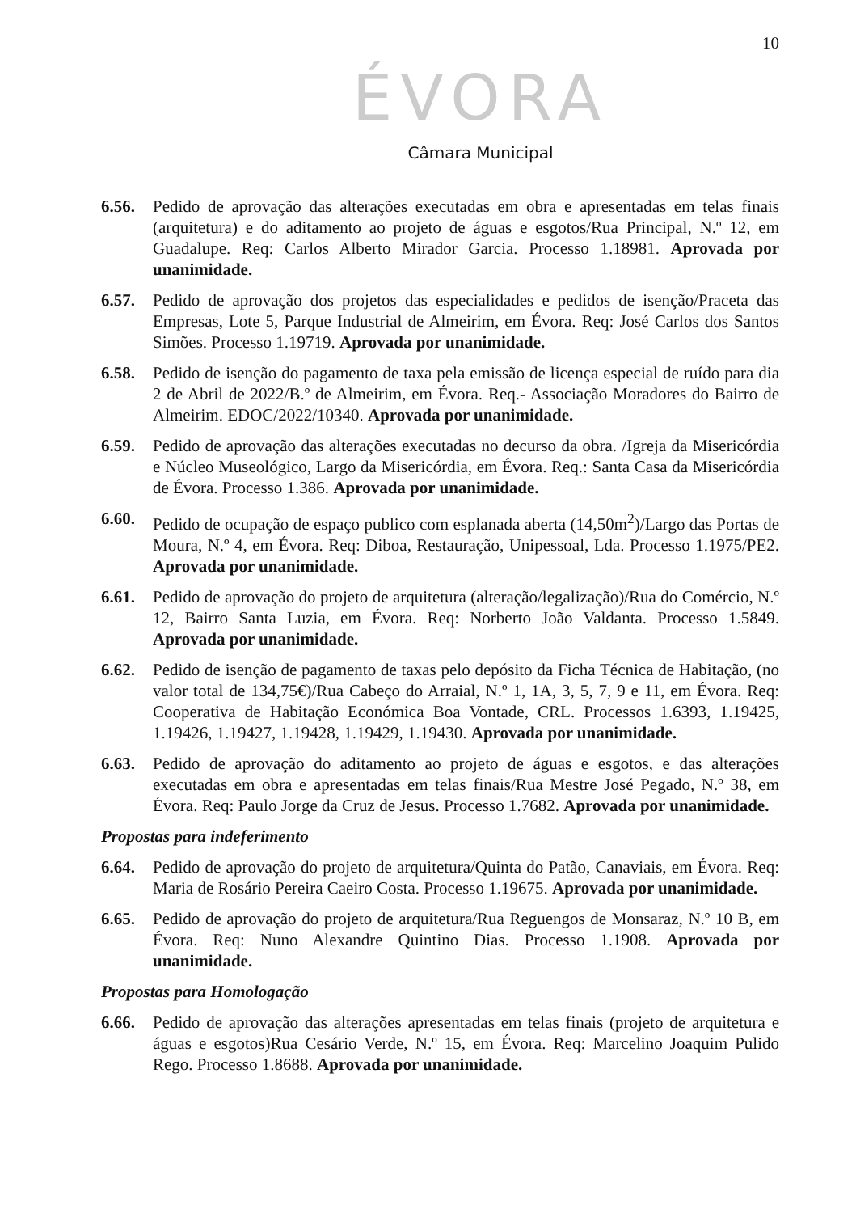10
ÉVORA
Câmara Municipal
6.56. Pedido de aprovação das alterações executadas em obra e apresentadas em telas finais (arquitetura) e do aditamento ao projeto de águas e esgotos/Rua Principal, N.º 12, em Guadalupe. Req: Carlos Alberto Mirador Garcia. Processo 1.18981. Aprovada por unanimidade.
6.57. Pedido de aprovação dos projetos das especialidades e pedidos de isenção/Praceta das Empresas, Lote 5, Parque Industrial de Almeirim, em Évora. Req: José Carlos dos Santos Simões. Processo 1.19719. Aprovada por unanimidade.
6.58. Pedido de isenção do pagamento de taxa pela emissão de licença especial de ruído para dia 2 de Abril de 2022/B.º de Almeirim, em Évora. Req.- Associação Moradores do Bairro de Almeirim. EDOC/2022/10340. Aprovada por unanimidade.
6.59. Pedido de aprovação das alterações executadas no decurso da obra. /Igreja da Misericórdia e Núcleo Museológico, Largo da Misericórdia, em Évora. Req.: Santa Casa da Misericórdia de Évora. Processo 1.386. Aprovada por unanimidade.
6.60. Pedido de ocupação de espaço publico com esplanada aberta (14,50m<sup>2</sup>)/Largo das Portas de Moura, N.º 4, em Évora. Req: Diboa, Restauração, Unipessoal, Lda. Processo 1.1975/PE2. Aprovada por unanimidade.
6.61. Pedido de aprovação do projeto de arquitetura (alteração/legalização)/Rua do Comércio, N.º 12, Bairro Santa Luzia, em Évora. Req: Norberto João Valdanta. Processo 1.5849. Aprovada por unanimidade.
6.62. Pedido de isenção de pagamento de taxas pelo depósito da Ficha Técnica de Habitação, (no valor total de 134,75€)/Rua Cabeço do Arraial, N.º 1, 1A, 3, 5, 7, 9 e 11, em Évora. Req: Cooperativa de Habitação Económica Boa Vontade, CRL. Processos 1.6393, 1.19425, 1.19426, 1.19427, 1.19428, 1.19429, 1.19430. Aprovada por unanimidade.
6.63. Pedido de aprovação do aditamento ao projeto de águas e esgotos, e das alterações executadas em obra e apresentadas em telas finais/Rua Mestre José Pegado, N.º 38, em Évora. Req: Paulo Jorge da Cruz de Jesus. Processo 1.7682. Aprovada por unanimidade.
Propostas para indeferimento
6.64. Pedido de aprovação do projeto de arquitetura/Quinta do Patão, Canaviais, em Évora. Req: Maria de Rosário Pereira Caeiro Costa. Processo 1.19675. Aprovada por unanimidade.
6.65. Pedido de aprovação do projeto de arquitetura/Rua Reguengos de Monsaraz, N.º 10 B, em Évora. Req: Nuno Alexandre Quintino Dias. Processo 1.1908. Aprovada por unanimidade.
Propostas para Homologação
6.66. Pedido de aprovação das alterações apresentadas em telas finais (projeto de arquitetura e águas e esgotos)Rua Cesário Verde, N.º 15, em Évora. Req: Marcelino Joaquim Pulido Rego. Processo 1.8688. Aprovada por unanimidade.